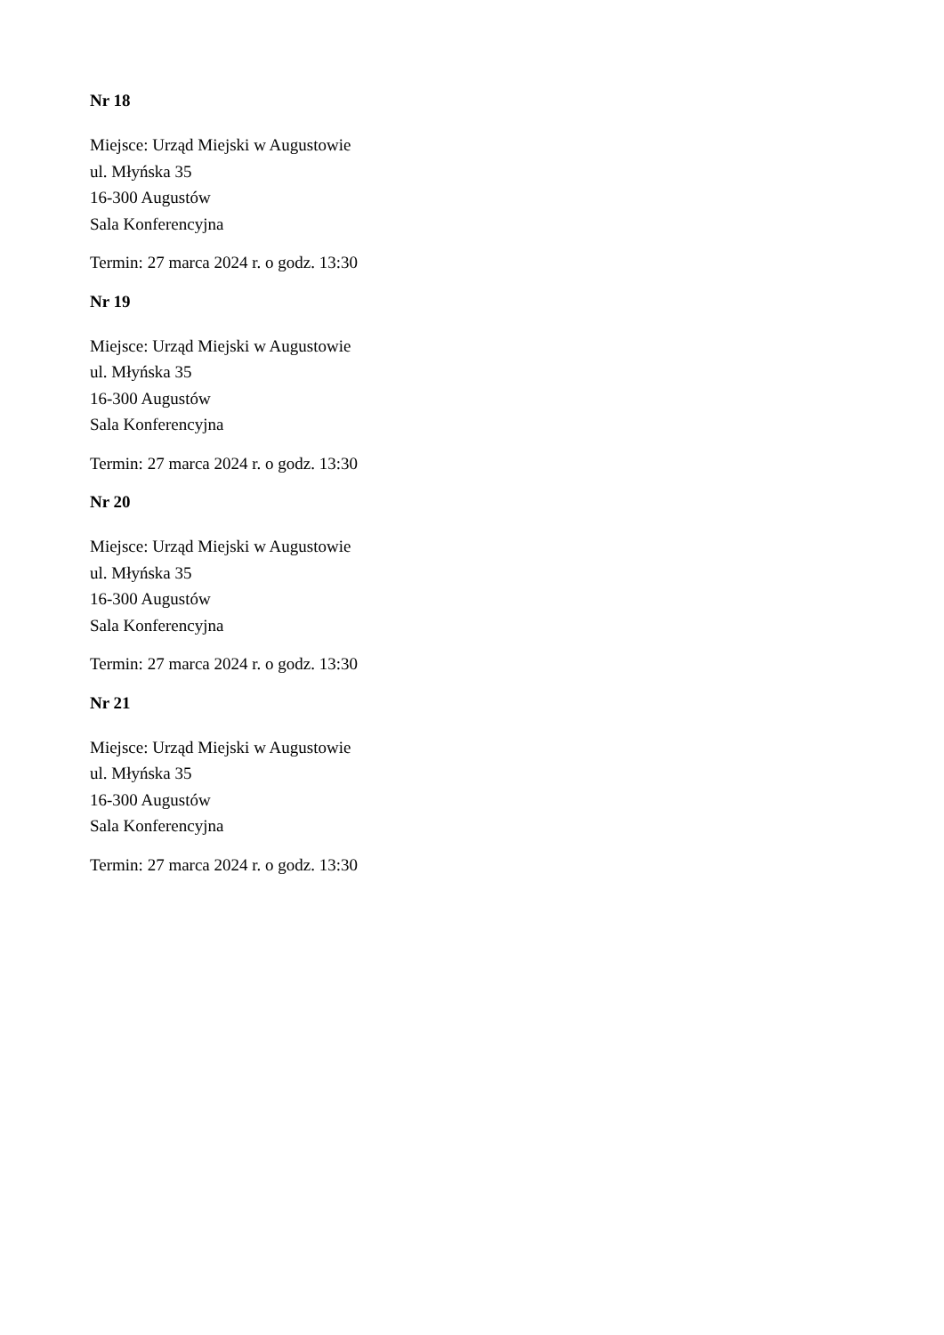Nr 18
Miejsce: Urząd Miejski w Augustowie
ul. Młyńska 35
16-300 Augustów
Sala Konferencyjna
Termin: 27 marca 2024 r. o godz. 13:30
Nr 19
Miejsce: Urząd Miejski w Augustowie
ul. Młyńska 35
16-300 Augustów
Sala Konferencyjna
Termin: 27 marca 2024 r. o godz. 13:30
Nr 20
Miejsce: Urząd Miejski w Augustowie
ul. Młyńska 35
16-300 Augustów
Sala Konferencyjna
Termin: 27 marca 2024 r. o godz. 13:30
Nr 21
Miejsce: Urząd Miejski w Augustowie
ul. Młyńska 35
16-300 Augustów
Sala Konferencyjna
Termin: 27 marca 2024 r. o godz. 13:30